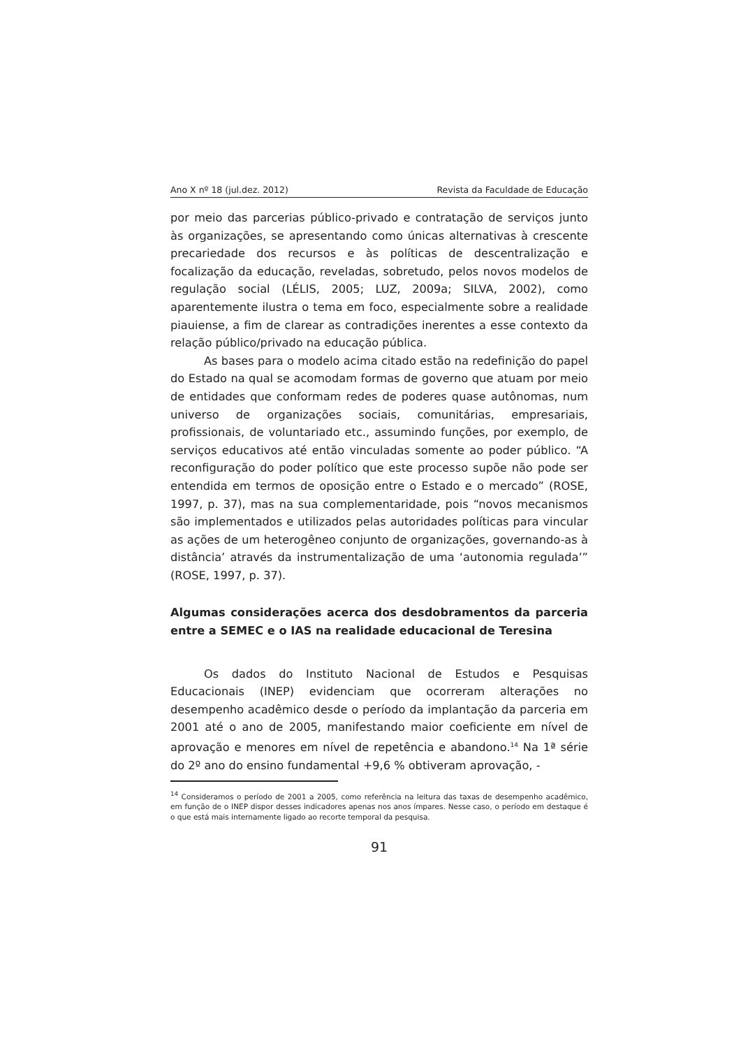Ano X nº 18 (jul.dez. 2012) Revista da Faculdade de Educação
por meio das parcerias público-privado e contratação de serviços junto às organizações, se apresentando como únicas alternativas à crescente precariedade dos recursos e às políticas de descentralização e focalização da educação, reveladas, sobretudo, pelos novos modelos de regulação social (LÉLIS, 2005; LUZ, 2009a; SILVA, 2002), como aparentemente ilustra o tema em foco, especialmente sobre a realidade piauiense, a fim de clarear as contradições inerentes a esse contexto da relação público/privado na educação pública.
As bases para o modelo acima citado estão na redefinição do papel do Estado na qual se acomodam formas de governo que atuam por meio de entidades que conformam redes de poderes quase autônomas, num universo de organizações sociais, comunitárias, empresariais, profissionais, de voluntariado etc., assumindo funções, por exemplo, de serviços educativos até então vinculadas somente ao poder público. “A reconfiguração do poder político que este processo supõe não pode ser entendida em termos de oposição entre o Estado e o mercado” (ROSE, 1997, p. 37), mas na sua complementaridade, pois “novos mecanismos são implementados e utilizados pelas autoridades políticas para vincular as ações de um heterogêneo conjunto de organizações, governando-as à distância’ através da instrumentalização de uma ‘autonomia regulada’” (ROSE, 1997, p. 37).
Algumas considerações acerca dos desdobramentos da parceria entre a SEMEC e o IAS na realidade educacional de Teresina
Os dados do Instituto Nacional de Estudos e Pesquisas Educacionais (INEP) evidenciam que ocorreram alterações no desempenho acadêmico desde o período da implantação da parceria em 2001 até o ano de 2005, manifestando maior coeficiente em nível de aprovação e menores em nível de repetência e abandono.<sup>14</sup> Na 1ª série do 2º ano do ensino fundamental +9,6 % obtiveram aprovação, -
<sup>14</sup> Consideramos o período de 2001 a 2005, como referência na leitura das taxas de desempenho acadêmico, em função de o INEP dispor desses indicadores apenas nos anos ímpares. Nesse caso, o período em destaque é o que está mais internamente ligado ao recorte temporal da pesquisa.
91